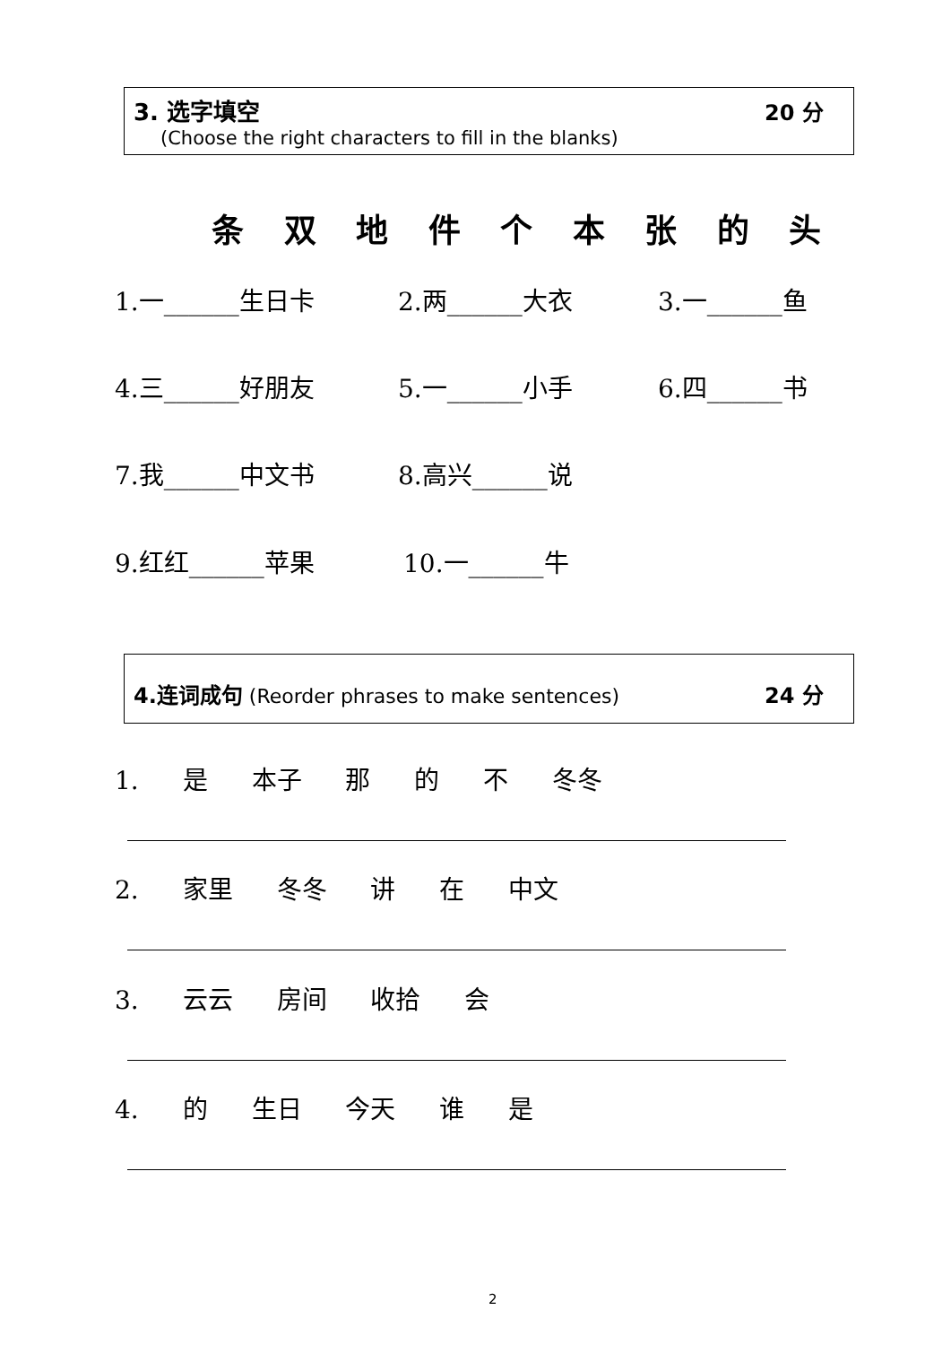3. 选字填空 20 分
(Choose the right characters to fill in the blanks)
条 双 地 件 个 本 张 的 头
1.一______生日卡 2.两______大衣 3.一______鱼
4.三______好朋友 5.一______小手 6.四______书
7.我______中文书 8.高兴______说
9.红红______苹果 10.一______牛
4.连词成句 (Reorder phrases to make sentences)
24 分
1. 是 本子 那 的 不 冬冬
2. 家里 冬冬 讲 在 中文
3. 云云 房间 收拾 会
4. 的 生日 今天 谁 是
2